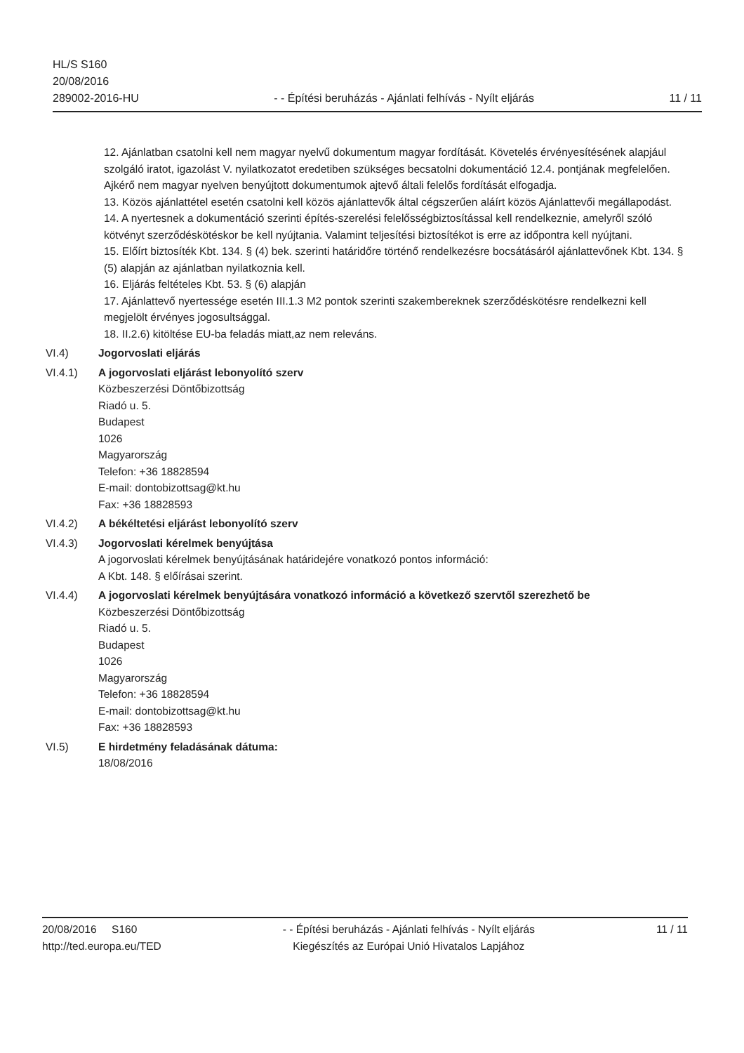HL/S S160
20/08/2016
289002-2016-HU
- - Építési beruházás - Ajánlati felhívás - Nyílt eljárás
11 / 11
12. Ajánlatban csatolni kell nem magyar nyelvű dokumentum magyar fordítását. Követelés érvényesítésének alapjául szolgáló iratot, igazolást V. nyilatkozatot eredetiben szükséges becsatolni dokumentáció 12.4. pontjának megfelelően. Ajkérő nem magyar nyelven benyújtott dokumentumok ajtevő általi felelős fordítását elfogadja.
13. Közös ajánlattétel esetén csatolni kell közös ajánlattevők által cégszerűen aláírt közös Ajánlattevői megállapodást.
14. A nyertesnek a dokumentáció szerinti építés-szerelési felelősségbiztosítással kell rendelkeznie, amelyről szóló kötvényt szerződéskötéskor be kell nyújtania. Valamint teljesítési biztosítékot is erre az időpontra kell nyújtani.
15. Előírt biztosíték Kbt. 134. § (4) bek. szerinti határidőre történő rendelkezésre bocsátásáról ajánlattevőnek Kbt. 134. § (5) alapján az ajánlatban nyilatkoznia kell.
16. Eljárás feltételes Kbt. 53. § (6) alapján
17. Ajánlattevő nyertessége esetén III.1.3 M2 pontok szerinti szakembereknek szerződéskötésre rendelkezni kell megjelölt érvényes jogosultsággal.
18. II.2.6) kitöltése EU-ba feladás miatt,az nem releváns.
VI.4) Jogorvoslati eljárás
VI.4.1) A jogorvoslati eljárást lebonyolító szerv
Közbeszerzési Döntőbizottság
Riadó u. 5.
Budapest
1026
Magyarország
Telefon: +36 18828594
E-mail: dontobizottsag@kt.hu
Fax: +36 18828593
VI.4.2) A békéltetési eljárást lebonyolító szerv
VI.4.3) Jogorvoslati kérelmek benyújtása
A jogorvoslati kérelmek benyújtásának határidejére vonatkozó pontos információ:
A Kbt. 148. § előírásai szerint.
VI.4.4) A jogorvoslati kérelmek benyújtására vonatkozó információ a következő szervtől szerezhető be
Közbeszerzési Döntőbizottság
Riadó u. 5.
Budapest
1026
Magyarország
Telefon: +36 18828594
E-mail: dontobizottsag@kt.hu
Fax: +36 18828593
VI.5) E hirdetmény feladásának dátuma:
18/08/2016
20/08/2016 S160
http://ted.europa.eu/TED
- - Építési beruházás - Ajánlati felhívás - Nyílt eljárás
Kiegészítés az Európai Unió Hivatalos Lapjához
11 / 11